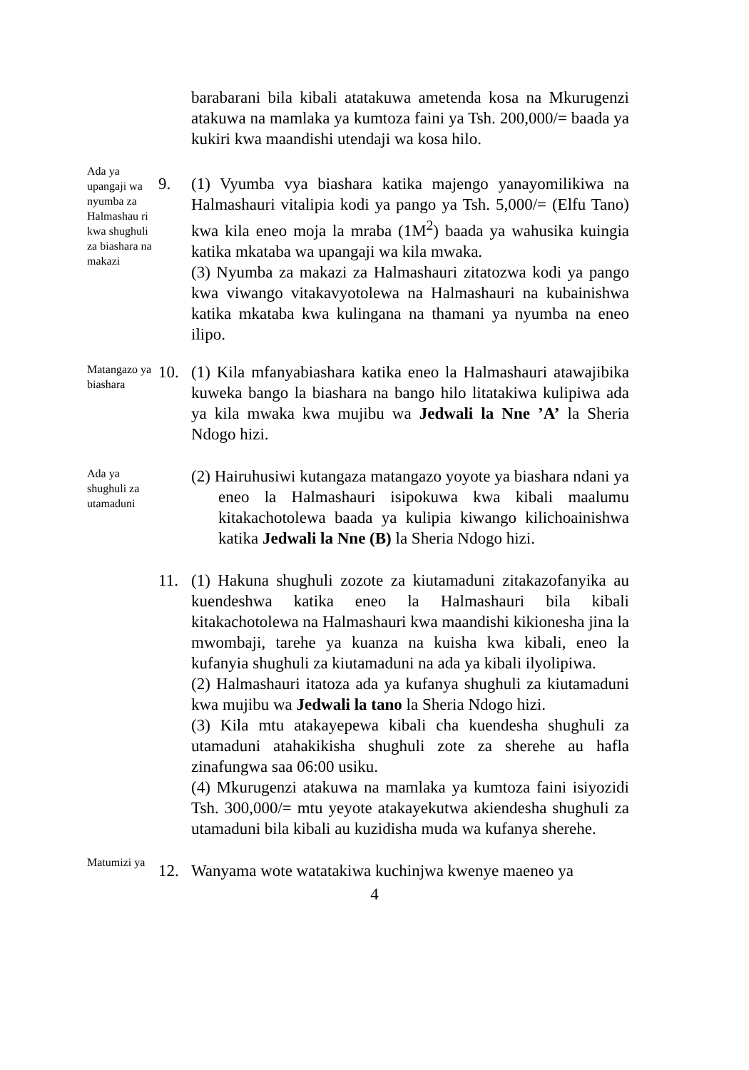barabarani bila kibali atatakuwa ametenda kosa na Mkurugenzi atakuwa na mamlaka ya kumtoza faini ya Tsh. 200,000/= baada ya kukiri kwa maandishi utendaji wa kosa hilo.
Ada ya upangaji wa nyumba za Halmashau ri kwa shughuli za biashara na makazi
9. (1) Vyumba vya biashara katika majengo yanayomilikiwa na Halmashauri vitalipia kodi ya pango ya Tsh. 5,000/= (Elfu Tano) kwa kila eneo moja la mraba (1M<sup>2</sup>) baada ya wahusika kuingia katika mkataba wa upangaji wa kila mwaka.
(3) Nyumba za makazi za Halmashauri zitatozwa kodi ya pango kwa viwango vitakavyotolewa na Halmashauri na kubainishwa katika mkataba kwa kulingana na thamani ya nyumba na eneo ilipo.
Matangazo ya biashara
10. (1) Kila mfanyabiashara katika eneo la Halmashauri atawajibika kuweka bango la biashara na bango hilo litatakiwa kulipiwa ada ya kila mwaka kwa mujibu wa Jedwali la Nne ’A’ la Sheria Ndogo hizi.
Ada ya shughuli za utamaduni
(2) Hairuhusiwi kutangaza matangazo yoyote ya biashara ndani ya eneo la Halmashauri isipokuwa kwa kibali maalumu kitakachotolewa baada ya kulipia kiwango kilichoainishwa katika Jedwali la Nne (B) la Sheria Ndogo hizi.
11. (1) Hakuna shughuli zozote za kiutamaduni zitakazofanyika au kuendeshwa katika eneo la Halmashauri bila kibali kitakachotolewa na Halmashauri kwa maandishi kikionesha jina la mwombaji, tarehe ya kuanza na kuisha kwa kibali, eneo la kufanyia shughuli za kiutamaduni na ada ya kibali ilyolipiwa.
(2) Halmashauri itatoza ada ya kufanya shughuli za kiutamaduni kwa mujibu wa Jedwali la tano la Sheria Ndogo hizi.
(3) Kila mtu atakayepewa kibali cha kuendesha shughuli za utamaduni atahakikisha shughuli zote za sherehe au hafla zinafungwa saa 06:00 usiku.
(4) Mkurugenzi atakuwa na mamlaka ya kumtoza faini isiyozidi Tsh. 300,000/= mtu yeyote atakayekutwa akiendesha shughuli za utamaduni bila kibali au kuzidisha muda wa kufanya sherehe.
Matumizi ya
12. Wanyama wote watatakiwa kuchinjwa kwenye maeneo ya
4